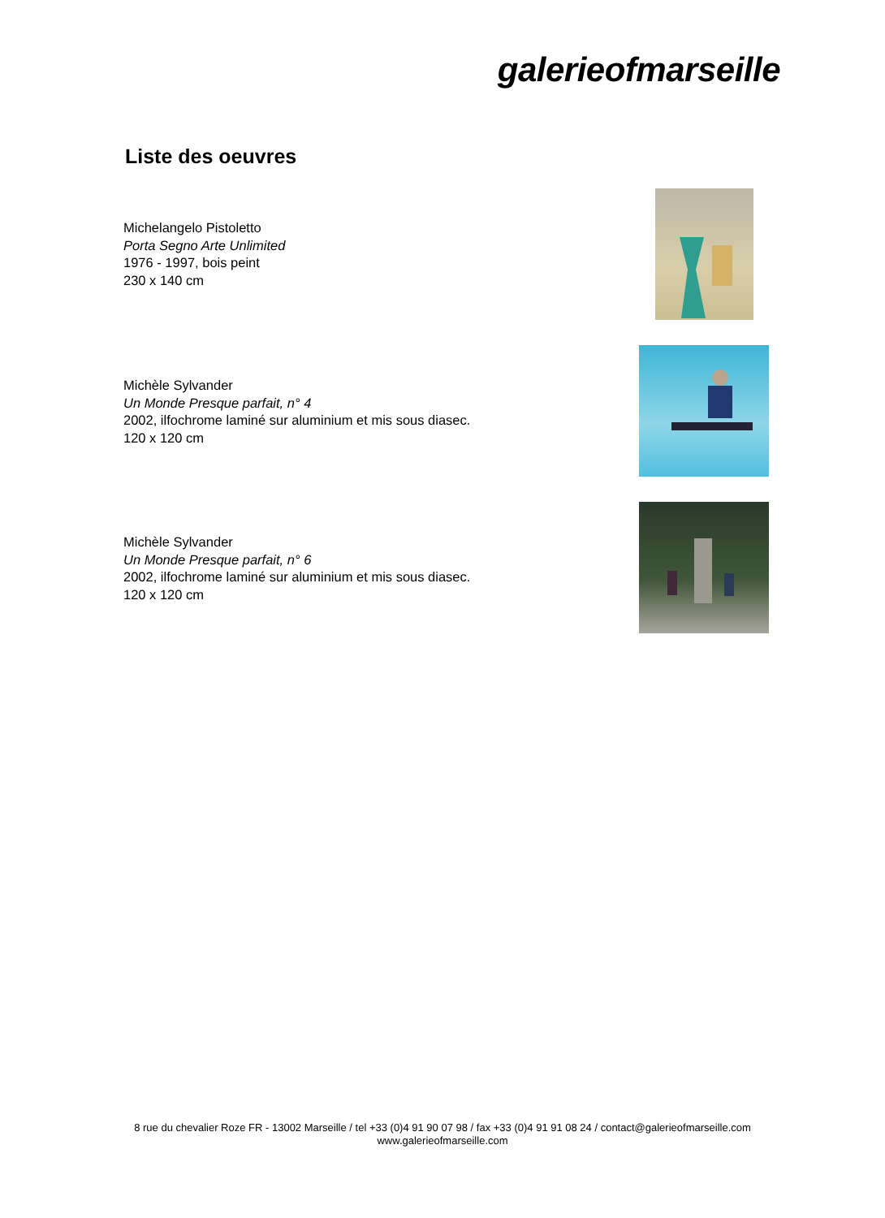galerieofmarseille
Liste des oeuvres
Michelangelo Pistoletto
Porta Segno Arte Unlimited
1976 - 1997, bois peint
230 x 140 cm
Michèle Sylvander
Un Monde Presque parfait, n° 4
2002, ilfochrome laminé sur aluminium et mis sous diasec.
120 x 120 cm
Michèle Sylvander
Un Monde Presque parfait, n° 6
2002, ilfochrome laminé sur aluminium et mis sous diasec.
120 x 120 cm
8 rue du chevalier Roze FR - 13002 Marseille / tel +33 (0)4 91 90 07 98 / fax +33 (0)4 91 91 08 24 / contact@galerieofmarseille.com
www.galerieofmarseille.com